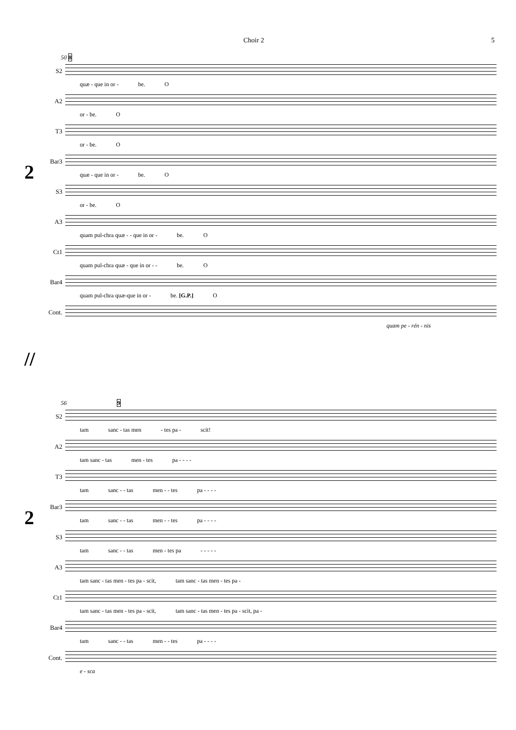Choir 2 5
2
50 8
S2
quæ - que in or - be. O
A2
or - be. O
T3
or - be. O
Bar3
quæ - que in or - be. O
S3
or - be. O
A3
quam pul-chra quæ - - que in or - be. O
Ct1
quam pul-chra quæ - que in or - - be. O
Bar4
quam pul-chra quæ-que in or - be. [G.P.] O
Cont.
quam pe - rén - nis
//
2
56 9
S2
tam sanc - tas men - tes pa - scit!
A2
tam sanc - tas men - tes pa - - - -
T3
tam sanc - - tas men - - tes pa - - - -
Bar3
tam sanc - - tas men - - tes pa - - - -
S3
tam sanc - - tas men - tes pa - - - - -
A3
tam sanc - tas men - tes pa - scit, tam sanc - tas men - tes pa -
Ct1
tam sanc - tas men - tes pa - scit, tam sanc - tas men - tes pa - scit, pa -
Bar4
tam sanc - - tas men - - tes pa - - - -
Cont.
e - sca